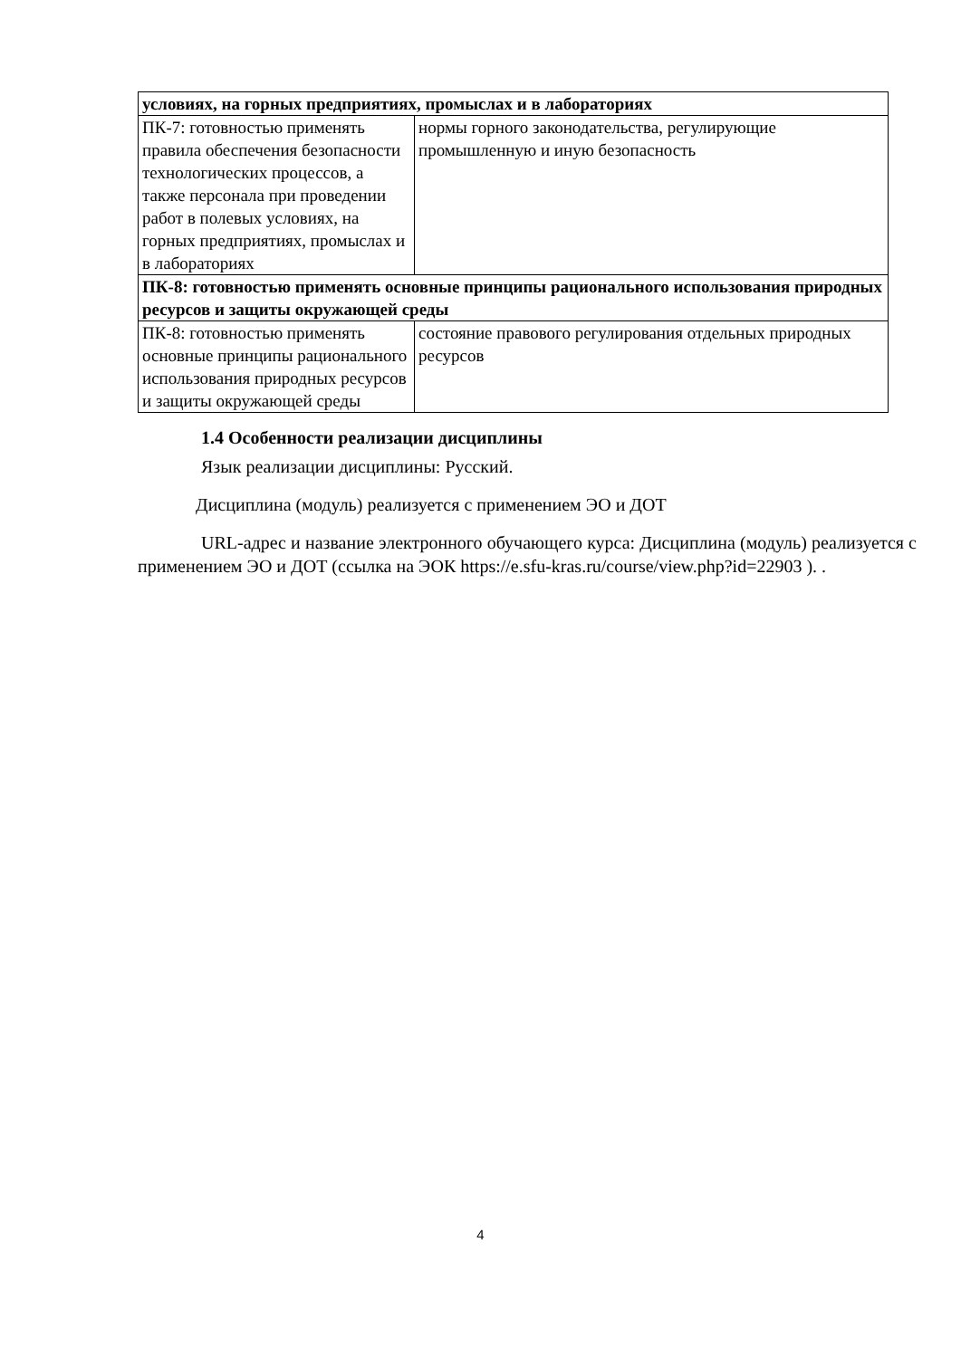| условиях, на горных предприятиях, промыслах и в лабораториях | |
| ПК-7: готовностью применять правила обеспечения безопасности технологических процессов, а также персонала при проведении работ в полевых условиях, на горных предприятиях, промыслах и в лабораториях | нормы горного законодательства, регулирующие промышленную и иную безопасность |
| ПК-8: готовностью применять основные принципы рационального использования природных ресурсов и защиты окружающей среды | |
| ПК-8: готовностью применять основные принципы рационального использования природных ресурсов и защиты окружающей среды | состояние правового регулирования отдельных природных ресурсов |
1.4 Особенности реализации дисциплины
Язык реализации дисциплины: Русский.
Дисциплина (модуль) реализуется с применением ЭО и ДОТ
URL-адрес и название электронного обучающего курса: Дисциплина (модуль) реализуется с применением ЭО и ДОТ (ссылка на ЭОК https://e.sfu-kras.ru/course/view.php?id=22903 ). .
4